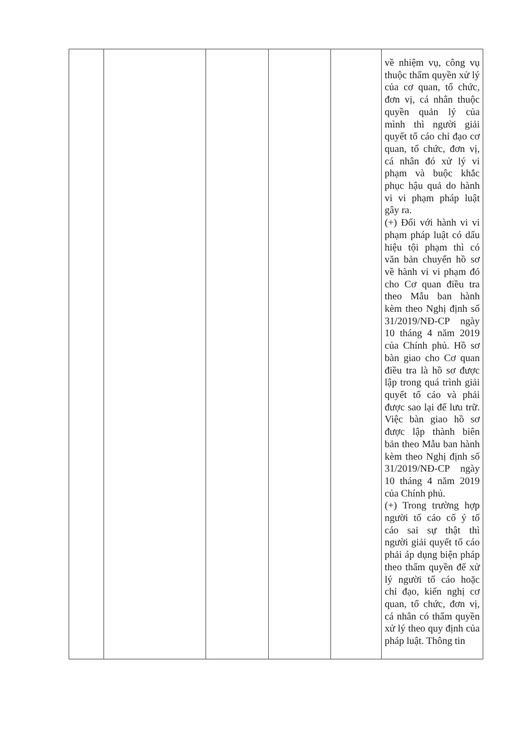| | | | | | về nhiệm vụ, công vụ thuộc thẩm quyền xử lý của cơ quan, tổ chức, đơn vị, cá nhân thuộc quyền quản lý của mình thì người giải quyết tố cáo chỉ đạo cơ quan, tổ chức, đơn vị, cá nhân đó xử lý vi phạm và buộc khắc phục hậu quả do hành vi vi phạm pháp luật gây ra. (+) Đối với hành vi vi phạm pháp luật có dấu hiệu tội phạm thì có văn bản chuyển hồ sơ về hành vi vi phạm đó cho Cơ quan điều tra theo Mẫu ban hành kèm theo Nghị định số 31/2019/NĐ-CP ngày 10 tháng 4 năm 2019 của Chính phủ. Hồ sơ bàn giao cho Cơ quan điều tra là hồ sơ được lập trong quá trình giải quyết tố cáo và phải được sao lại để lưu trữ. Việc bàn giao hồ sơ được lập thành biên bản theo Mẫu ban hành kèm theo Nghị định số 31/2019/NĐ-CP ngày 10 tháng 4 năm 2019 của Chính phủ. (+) Trong trường hợp người tố cáo cố ý tố cáo sai sự thật thì người giải quyết tố cáo phải áp dụng biện pháp theo thẩm quyền để xử lý người tố cáo hoặc chỉ đạo, kiến nghị cơ quan, tổ chức, đơn vị, cá nhân có thẩm quyền xử lý theo quy định của pháp luật. Thông tin |